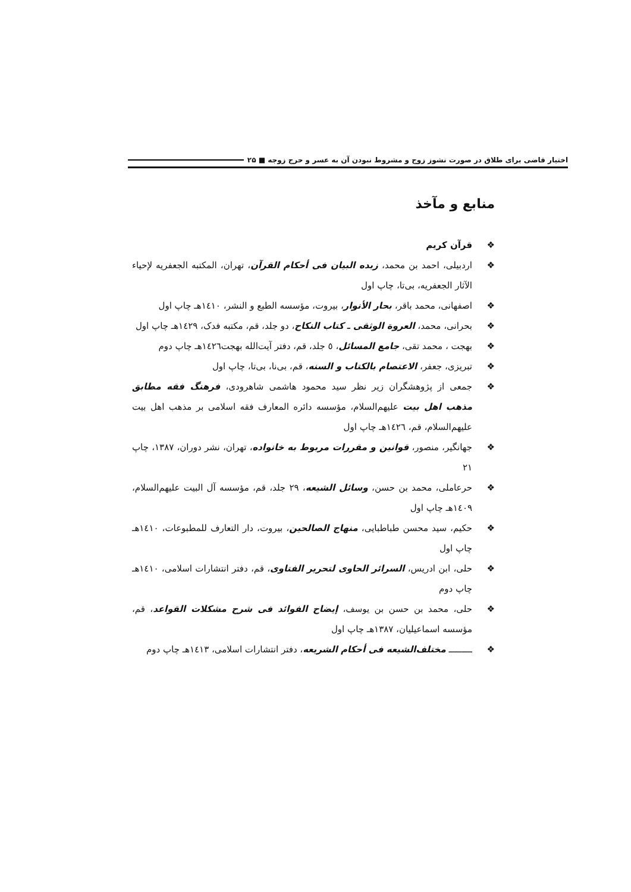اختیار قاضی برای طلاق در صورت نشوز زوج و مشروط نبودن آن به عسر و حرج زوجه ■ ۲۵
منابع و مآخذ
❖ قرآن کریم
❖ اردبیلی، احمد بن محمد، زبده البیان فی أحکام القرآن، تهران، المکتبه الجعفریه لإحیاء الآثار الجعفریه، بی‌تا، چاپ اول
❖ اصفهانی، محمد باقر، بحار الأنوار، بیروت، مؤسسه الطبع و النشر، ۱٤۱۰هـ چاپ اول
❖ بحرانی، محمد، العروة الوثقی ـ کتاب النکاح، دو جلد، قم، مکتبه فدک، ۱٤۲۹هـ چاپ اول
❖ بهجت ، محمد تقی، جامع المسائل، ٥ جلد، قم، دفتر آیت‌الله بهجت۱٤۲٦هـ چاپ دوم
❖ تبریزی، جعفر، الاعتصام بالکتاب و السنه، قم، بی‌نا، بی‌تا، چاپ اول
❖ جمعی از پژوهشگران زیر نظر سید محمود هاشمی شاهرودی، فرهنگ فقه مطابق مذهب اهل بیت علیهم‌السلام، مؤسسه دائره المعارف فقه اسلامی بر مذهب اهل بیت علیهم‌السلام، قم، ۱٤۲٦هـ چاپ اول
❖ جهانگیر، منصور، قوانین و مقررات مربوط به خانواده، تهران، نشر دوران، ۱۳۸۷، چاپ ۲۱
❖ حرعاملی، محمد بن حسن، وسائل الشیعه، ۲۹ جلد، قم، مؤسسه آل البیت علیهم‌السلام، ۱٤۰۹هـ چاپ اول
❖ حکیم، سید محسن طباطبایی، منهاج الصالحین، بیروت، دار التعارف للمطبوعات، ۱٤۱۰هـ چاپ اول
❖ حلی، ابن ادریس، السرائر الحاوی لتحریر الفتاوی، قم، دفتر انتشارات اسلامی، ۱٤۱۰هـ چاپ دوم
❖ حلی، محمد بن حسن بن یوسف، إیضاح الفوائد فی شرح مشکلات القواعد، قم، مؤسسه اسماعیلیان، ۱۳۸۷هـ چاپ اول
❖ ـــــــــ مختلف‌الشیعه فی أحکام الشریعه، دفتر انتشارات اسلامی، ۱٤۱۳هـ چاپ دوم